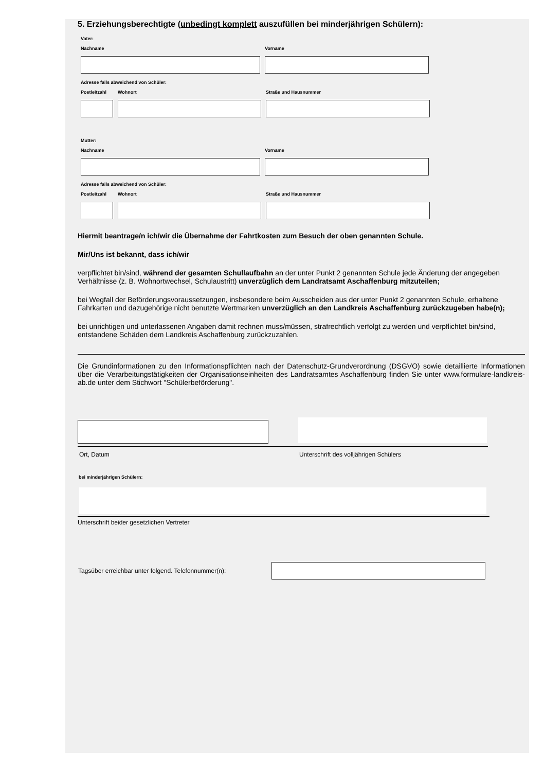5. Erziehungsberechtigte (unbedingt komplett auszufüllen bei minderjährigen Schülern):
Vater:
Nachname Vorname
Adresse falls abweichend von Schüler:
Postleitzahl Wohnort Straße und Hausnummer
Mutter:
Nachname Vorname
Adresse falls abweichend von Schüler:
Postleitzahl Wohnort Straße und Hausnummer
Hiermit beantrage/n ich/wir die Übernahme der Fahrtkosten zum Besuch der oben genannten Schule.
Mir/Uns ist bekannt, dass ich/wir
verpflichtet bin/sind, während der gesamten Schullaufbahn an der unter Punkt 2 genannten Schule jede Änderung der angegeben Verhältnisse (z. B. Wohnortwechsel, Schulaustritt) unverzüglich dem Landratsamt Aschaffenburg mitzuteilen;
bei Wegfall der Beförderungsvoraussetzungen, insbesondere beim Ausscheiden aus der unter Punkt 2 genannten Schule, erhaltene Fahrkarten und dazugehörige nicht benutzte Wertmarken unverzüglich an den Landkreis Aschaffenburg zurückzugeben habe(n);
bei unrichtigen und unterlassenen Angaben damit rechnen muss/müssen, strafrechtlich verfolgt zu werden und verpflichtet bin/sind, entstandene Schäden dem Landkreis Aschaffenburg zurückzuzahlen.
Die Grundinformationen zu den Informationspflichten nach der Datenschutz-Grundverordnung (DSGVO) sowie detaillierte Informationen über die Verarbeitungstätigkeiten der Organisationseinheiten des Landratsamtes Aschaffenburg finden Sie unter www.formulare-landkreis-ab.de unter dem Stichwort "Schülerbeförderung".
Ort, Datum Unterschrift des volljährigen Schülers
bei minderjährigen Schülern:
Unterschrift beider gesetzlichen Vertreter
Tagsüber erreichbar unter folgend. Telefonnummer(n):